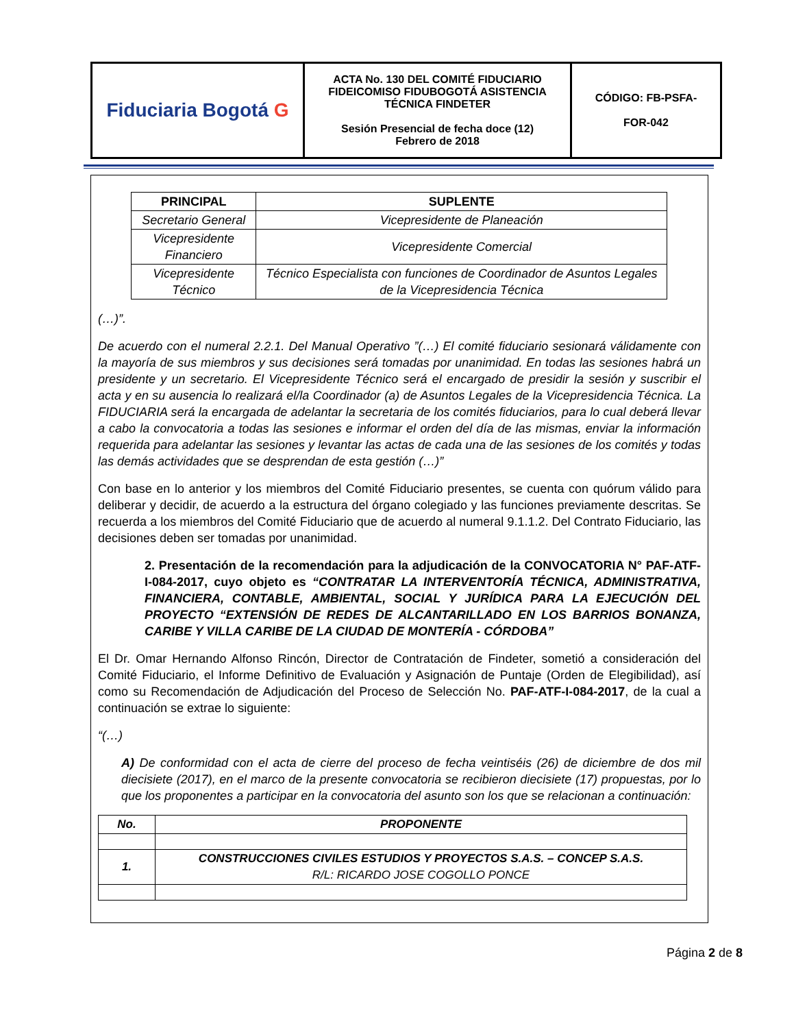| Fiduciaria Bogotá G | ACTA No. 130 DEL COMITÉ FIDUCIARIO FIDEICOMISO FIDUBOGOTÁ ASISTENCIA TÉCNICA FINDETER Sesión Presencial de fecha doce (12) Febrero de 2018 | CÓDIGO: FB-PSFA- FOR-042 |
| PRINCIPAL | SUPLENTE |
| --- | --- |
| Secretario General | Vicepresidente de Planeación |
| Vicepresidente Financiero | Vicepresidente Comercial |
| Vicepresidente Técnico | Técnico Especialista con funciones de Coordinador de Asuntos Legales de la Vicepresidencia Técnica |
(…)”.
De acuerdo con el numeral 2.2.1. Del Manual Operativo ”(…) El comité fiduciario sesionará válidamente con la mayoría de sus miembros y sus decisiones será tomadas por unanimidad. En todas las sesiones habrá un presidente y un secretario. El Vicepresidente Técnico será el encargado de presidir la sesión y suscribir el acta y en su ausencia lo realizará el/la Coordinador (a) de Asuntos Legales de la Vicepresidencia Técnica. La FIDUCIARIA será la encargada de adelantar la secretaria de los comités fiduciarios, para lo cual deberá llevar a cabo la convocatoria a todas las sesiones e informar el orden del día de las mismas, enviar la información requerida para adelantar las sesiones y levantar las actas de cada una de las sesiones de los comités y todas las demás actividades que se desprendan de esta gestión (…)”
Con base en lo anterior y los miembros del Comité Fiduciario presentes, se cuenta con quórum válido para deliberar y decidir, de acuerdo a la estructura del órgano colegiado y las funciones previamente descritas. Se recuerda a los miembros del Comité Fiduciario que de acuerdo al numeral 9.1.1.2. Del Contrato Fiduciario, las decisiones deben ser tomadas por unanimidad.
2. Presentación de la recomendación para la adjudicación de la CONVOCATORIA N° PAF-ATF-I-084-2017, cuyo objeto es “CONTRATAR LA INTERVENTORÍA TÉCNICA, ADMINISTRATIVA, FINANCIERA, CONTABLE, AMBIENTAL, SOCIAL Y JURÍDICA PARA LA EJECUCIÓN DEL PROYECTO “EXTENSIÓN DE REDES DE ALCANTARILLADO EN LOS BARRIOS BONANZA, CARIBE Y VILLA CARIBE DE LA CIUDAD DE MONTERÍA - CÓRDOBA”
El Dr. Omar Hernando Alfonso Rincón, Director de Contratación de Findeter, sometió a consideración del Comité Fiduciario, el Informe Definitivo de Evaluación y Asignación de Puntaje (Orden de Elegibilidad), así como su Recomendación de Adjudicación del Proceso de Selección No. PAF-ATF-I-084-2017, de la cual a continuación se extrae lo siguiente:
“(…)
A) De conformidad con el acta de cierre del proceso de fecha veintiséis (26) de diciembre de dos mil diecisiete (2017), en el marco de la presente convocatoria se recibieron diecisiete (17) propuestas, por lo que los proponentes a participar en la convocatoria del asunto son los que se relacionan a continuación:
| No. | PROPONENTE |
| --- | --- |
| 1. | CONSTRUCCIONES CIVILES ESTUDIOS Y PROYECTOS S.A.S. – CONCEP S.A.S. R/L: RICARDO JOSE COGOLLO PONCE |
Página 2 de 8